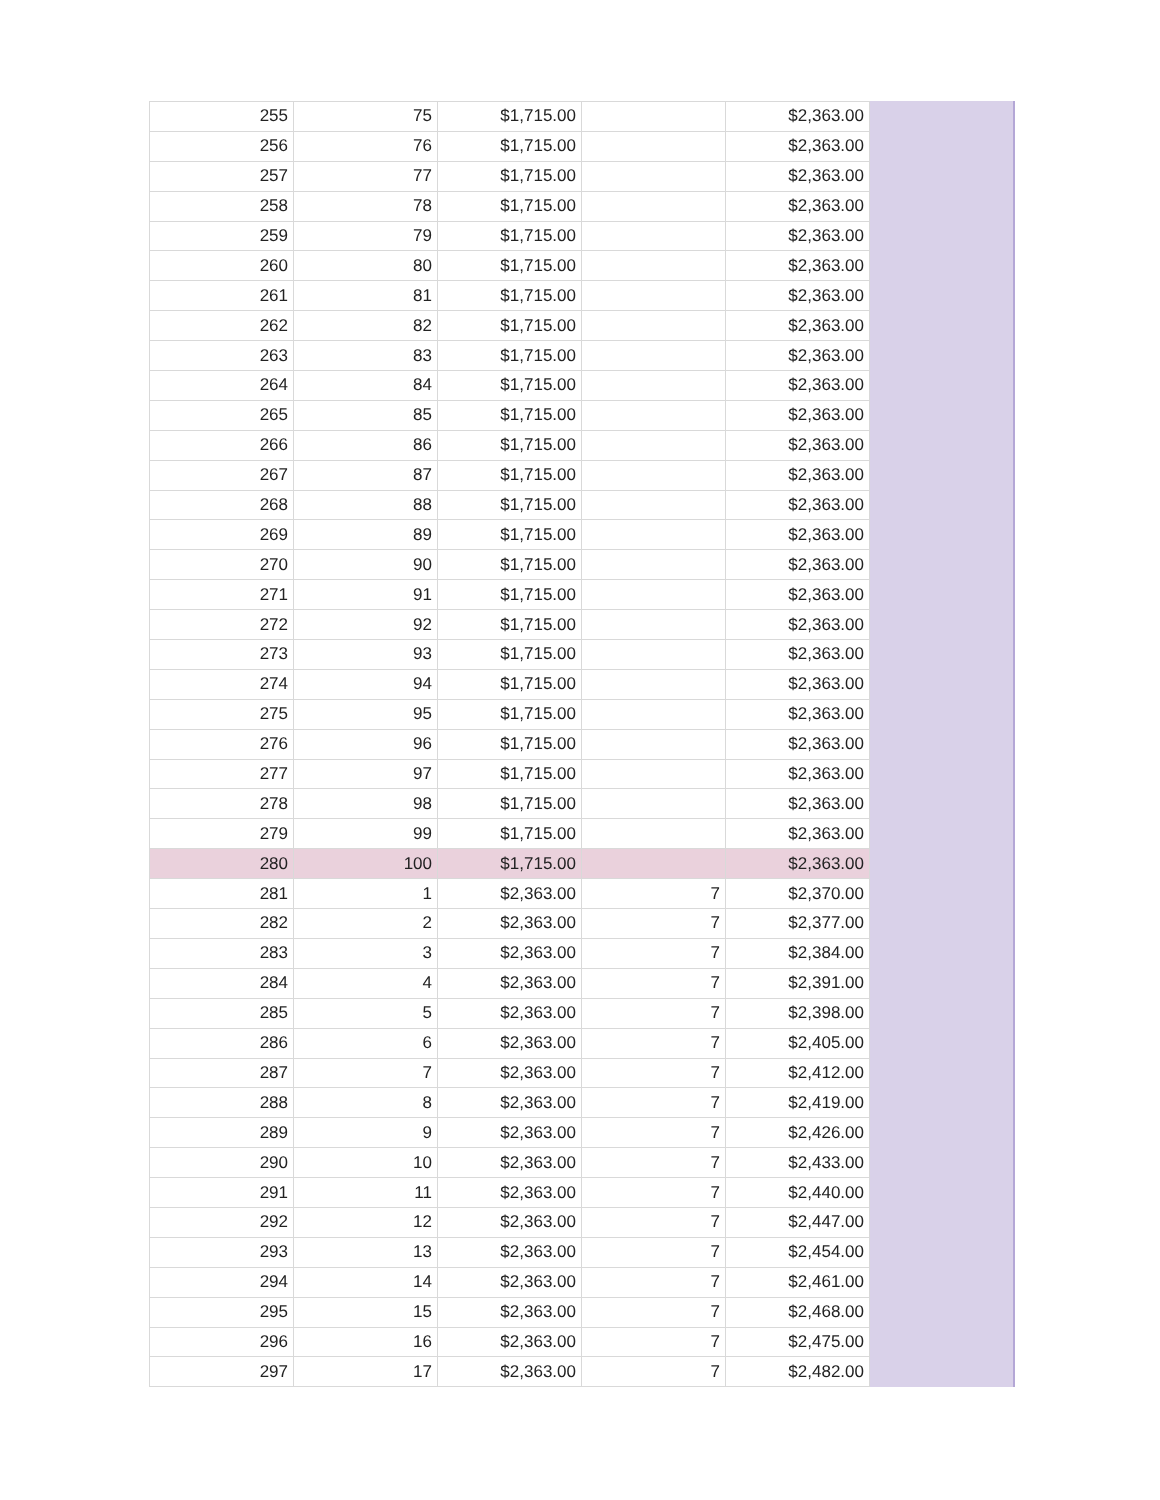| 255 | 75 | $1,715.00 | | $2,363.00 | |
| 256 | 76 | $1,715.00 | | $2,363.00 | |
| 257 | 77 | $1,715.00 | | $2,363.00 | |
| 258 | 78 | $1,715.00 | | $2,363.00 | |
| 259 | 79 | $1,715.00 | | $2,363.00 | |
| 260 | 80 | $1,715.00 | | $2,363.00 | |
| 261 | 81 | $1,715.00 | | $2,363.00 | |
| 262 | 82 | $1,715.00 | | $2,363.00 | |
| 263 | 83 | $1,715.00 | | $2,363.00 | |
| 264 | 84 | $1,715.00 | | $2,363.00 | |
| 265 | 85 | $1,715.00 | | $2,363.00 | |
| 266 | 86 | $1,715.00 | | $2,363.00 | |
| 267 | 87 | $1,715.00 | | $2,363.00 | |
| 268 | 88 | $1,715.00 | | $2,363.00 | |
| 269 | 89 | $1,715.00 | | $2,363.00 | |
| 270 | 90 | $1,715.00 | | $2,363.00 | |
| 271 | 91 | $1,715.00 | | $2,363.00 | |
| 272 | 92 | $1,715.00 | | $2,363.00 | |
| 273 | 93 | $1,715.00 | | $2,363.00 | |
| 274 | 94 | $1,715.00 | | $2,363.00 | |
| 275 | 95 | $1,715.00 | | $2,363.00 | |
| 276 | 96 | $1,715.00 | | $2,363.00 | |
| 277 | 97 | $1,715.00 | | $2,363.00 | |
| 278 | 98 | $1,715.00 | | $2,363.00 | |
| 279 | 99 | $1,715.00 | | $2,363.00 | |
| 280 | 100 | $1,715.00 | | $2,363.00 | |
| 281 | 1 | $2,363.00 | 7 | $2,370.00 | |
| 282 | 2 | $2,363.00 | 7 | $2,377.00 | |
| 283 | 3 | $2,363.00 | 7 | $2,384.00 | |
| 284 | 4 | $2,363.00 | 7 | $2,391.00 | |
| 285 | 5 | $2,363.00 | 7 | $2,398.00 | |
| 286 | 6 | $2,363.00 | 7 | $2,405.00 | |
| 287 | 7 | $2,363.00 | 7 | $2,412.00 | |
| 288 | 8 | $2,363.00 | 7 | $2,419.00 | |
| 289 | 9 | $2,363.00 | 7 | $2,426.00 | |
| 290 | 10 | $2,363.00 | 7 | $2,433.00 | |
| 291 | 11 | $2,363.00 | 7 | $2,440.00 | |
| 292 | 12 | $2,363.00 | 7 | $2,447.00 | |
| 293 | 13 | $2,363.00 | 7 | $2,454.00 | |
| 294 | 14 | $2,363.00 | 7 | $2,461.00 | |
| 295 | 15 | $2,363.00 | 7 | $2,468.00 | |
| 296 | 16 | $2,363.00 | 7 | $2,475.00 | |
| 297 | 17 | $2,363.00 | 7 | $2,482.00 | |